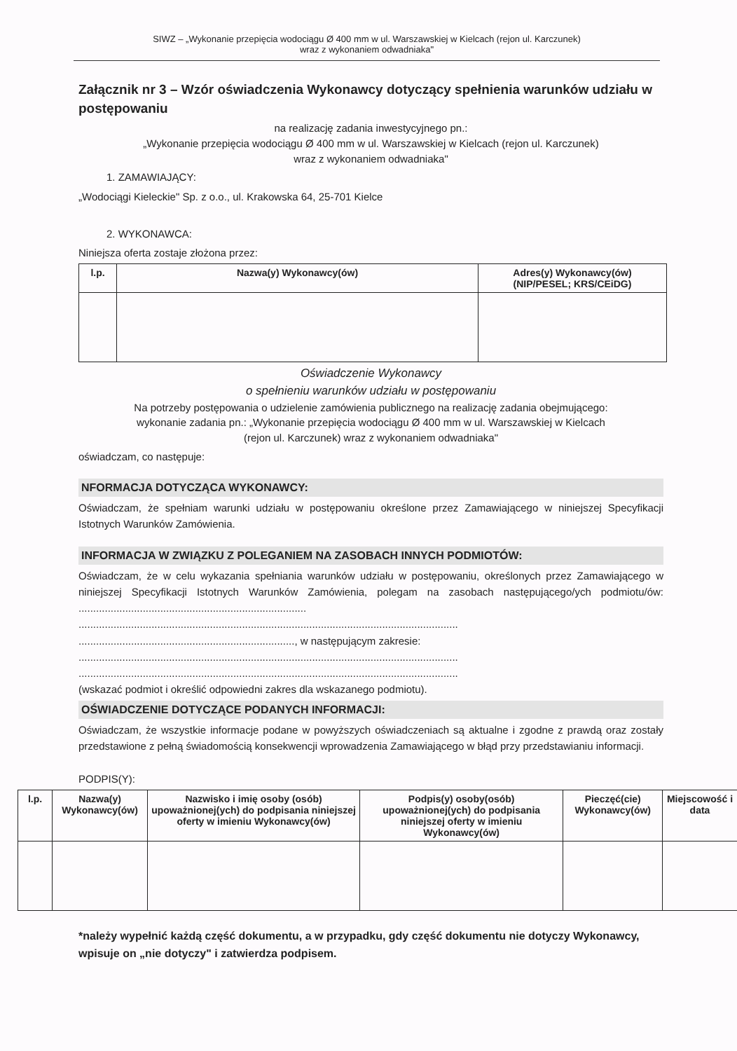SIWZ – „Wykonanie przepięcia wodociągu Ø 400 mm w ul. Warszawskiej w Kielcach (rejon ul. Karczunek)
wraz z wykonaniem odwadniaka"
Załącznik nr 3 – Wzór oświadczenia Wykonawcy dotyczący spełnienia warunków udziału w postępowaniu
na realizację zadania inwestycyjnego pn.:
„Wykonanie przepięcia wodociągu Ø 400 mm w ul. Warszawskiej w Kielcach (rejon ul. Karczunek)
wraz z wykonaniem odwadniaka"
1. ZAMAWIAJĄCY:
„Wodociągi Kieleckie" Sp. z o.o., ul. Krakowska 64, 25-701 Kielce
2. WYKONAWCA:
Niniejsza oferta zostaje złożona przez:
| l.p. | Nazwa(y) Wykonawcy(ów) | Adres(y) Wykonawcy(ów) (NIP/PESEL; KRS/CEiDG) |
| --- | --- | --- |
Oświadczenie Wykonawcy
o spełnieniu warunków udziału w postępowaniu
Na potrzeby postępowania o udzielenie zamówienia publicznego na realizację zadania obejmującego:
wykonanie zadania pn.: „Wykonanie przepięcia wodociągu Ø 400 mm w ul. Warszawskiej w Kielcach
(rejon ul. Karczunek) wraz z wykonaniem odwadniaka"
oświadczam, co następuje:
NFORMACJA DOTYCZĄCA WYKONAWCY:
Oświadczam, że spełniam warunki udziału w postępowaniu określone przez Zamawiającego w niniejszej Specyfikacji Istotnych Warunków Zamówienia.
INFORMACJA W ZWIĄZKU Z POLEGANIEM NA ZASOBACH INNYCH PODMIOTÓW:
Oświadczam, że w celu wykazania spełniania warunków udziału w postępowaniu, określonych przez Zamawiającego w niniejszej Specyfikacji Istotnych Warunków Zamówienia, polegam na zasobach następującego/ych podmiotu/ów: ..............................................................................
..................................................................................................................................
.........................................................................., w następującym zakresie:
..................................................................................................................................
..................................................................................................................................
(wskazać podmiot i określić odpowiedni zakres dla wskazanego podmiotu).
OŚWIADCZENIE DOTYCZĄCE PODANYCH INFORMACJI:
Oświadczam, że wszystkie informacje podane w powyższych oświadczeniach są aktualne i zgodne z prawdą oraz zostały przedstawione z pełną świadomością konsekwencji wprowadzenia Zamawiającego w błąd przy przedstawianiu informacji.
PODPIS(Y):
| l.p. | Nazwa(y) Wykonawcy(ów) | Nazwisko i imię osoby (osób) upoważnionej(ych) do podpisania niniejszej oferty w imieniu Wykonawcy(ów) | Podpis(y) osoby(osób) upoważnionej(ych) do podpisania niniejszej oferty w imieniu Wykonawcy(ów) | Pieczęć(cie) Wykonawcy(ów) | Miejscowość i data |
| --- | --- | --- | --- | --- | --- |
*należy wypełnić każdą część dokumentu, a w przypadku, gdy część dokumentu nie dotyczy Wykonawcy, wpisuje on „nie dotyczy" i zatwierdza podpisem.